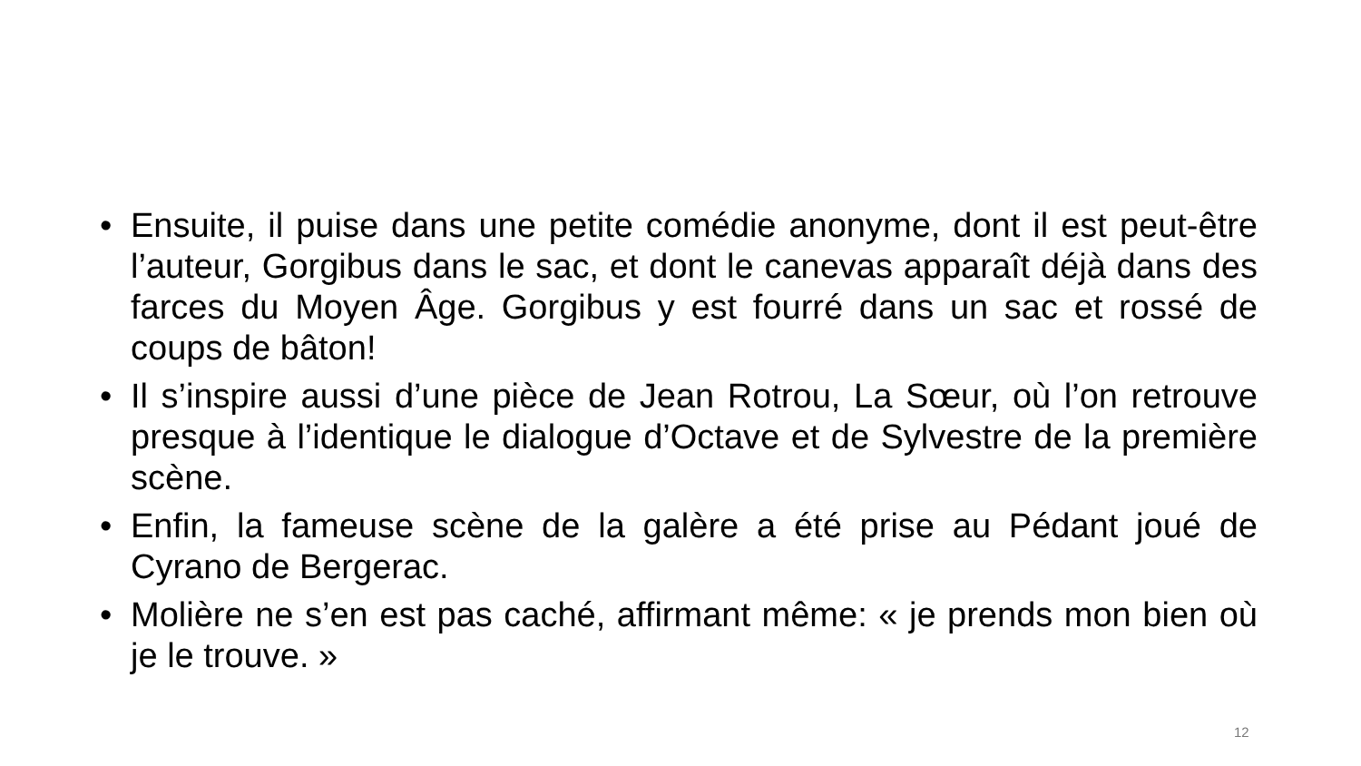• Ensuite, il puise dans une petite comédie anonyme, dont il est peut-être l’auteur, Gorgibus dans le sac, et dont le canevas apparaît déjà dans des farces du Moyen Âge. Gorgibus y est fourré dans un sac et rossé de coups de bâton!
• Il s’inspire aussi d’une pièce de Jean Rotrou, La Sœur, où l’on retrouve presque à l’identique le dialogue d’Octave et de Sylvestre de la première scène.
• Enfin, la fameuse scène de la galère a été prise au Pédant joué de Cyrano de Bergerac.
• Molière ne s’en est pas caché, affirmant même: « je prends mon bien où je le trouve. »
12